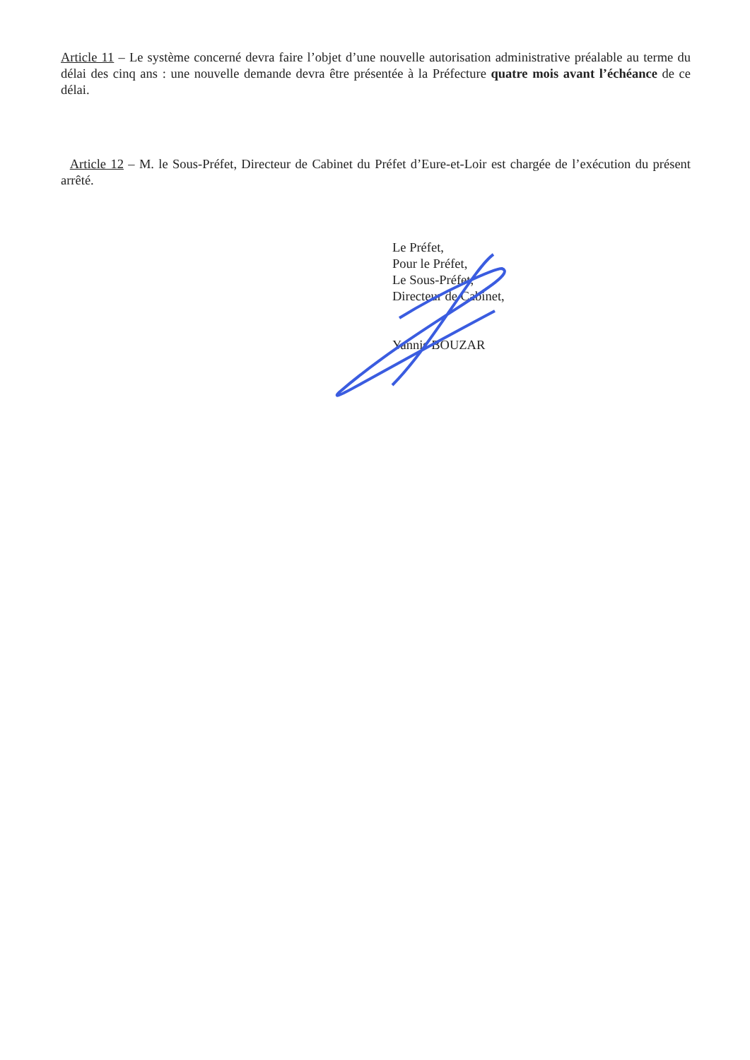Article 11 – Le système concerné devra faire l’objet d’une nouvelle autorisation administrative préalable au terme du délai des cinq ans : une nouvelle demande devra être présentée à la Préfecture quatre mois avant l’échéance de ce délai.
Article 12 – M. le Sous-Préfet, Directeur de Cabinet du Préfet d’Eure-et-Loir est chargée de l’exécution du présent arrêté.
Le Préfet,
Pour le Préfet,
Le Sous-Préfet,
Directeur de Cabinet,
Yannis BOUZAR